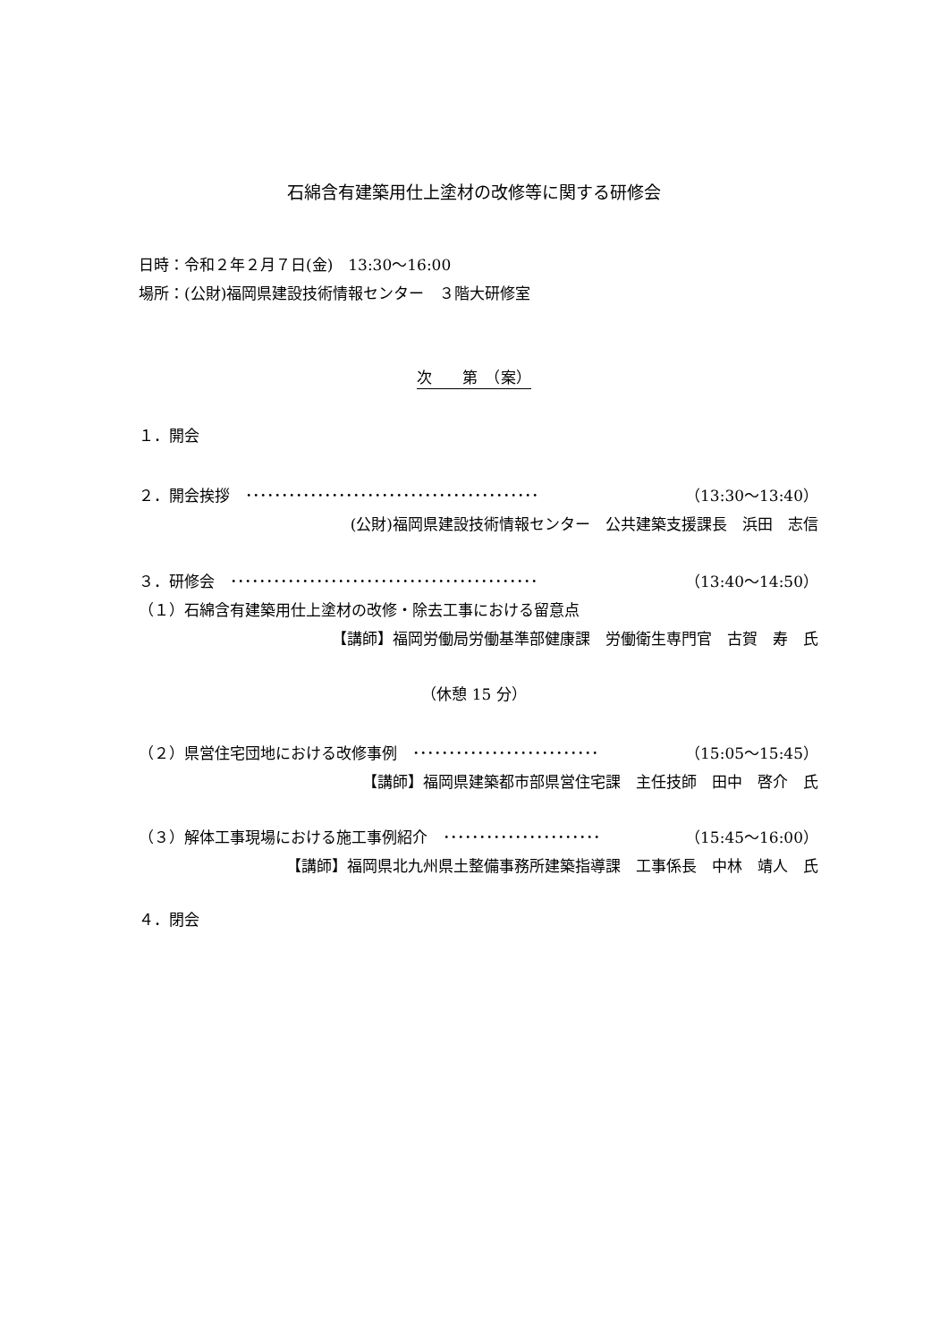石綿含有建築用仕上塗材の改修等に関する研修会
日時：令和２年２月７日(金)　13:30～16:00
場所：(公財)福岡県建設技術情報センター　３階大研修室
次　　第　（案）
１．開会
２．開会挨拶　･････････････････････････････････････････ （13:30～13:40）
(公財)福岡県建設技術情報センター　公共建築支援課長　浜田　志信
３．研修会　･･･････････････････････････････････････････ （13:40～14:50）
（１）石綿含有建築用仕上塗材の改修・除去工事における留意点
【講師】福岡労働局労働基準部健康課　労働衛生専門官　古賀　寿　氏
（休憩 15 分）
（２）県営住宅団地における改修事例　･･････････････････････････ （15:05～15:45）
【講師】福岡県建築都市部県営住宅課　主任技師　田中　啓介　氏
（３）解体工事現場における施工事例紹介　･･････････････････････ （15:45～16:00）
【講師】福岡県北九州県土整備事務所建築指導課　工事係長　中林　靖人　氏
４．閉会